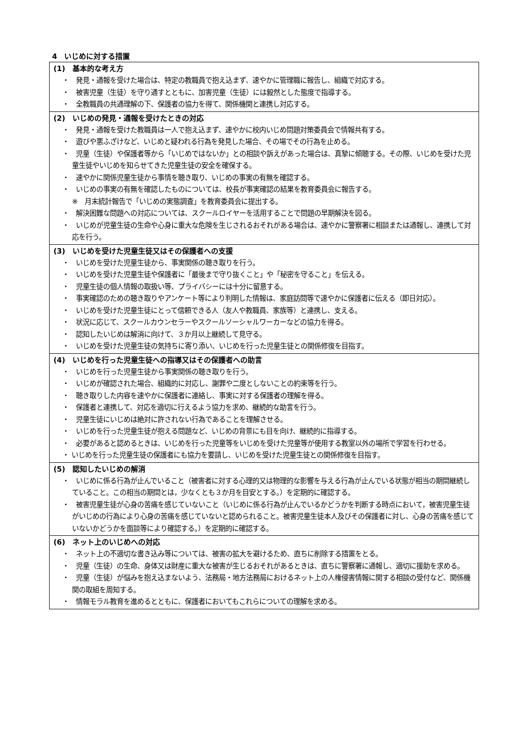4　いじめに対する措置
| (1) 基本的な考え方 ・ 発見・通報を受けた場合は、特定の教職員で抱え込まず、速やかに管理職に報告し、組織で対応する。 ・ 被害児童（生徒）を守り通すとともに、加害児童（生徒）には毅然とした態度で指導する。 ・ 全教職員の共通理解の下、保護者の協力を得て、関係機関と連携し対応する。 |
| (2) いじめの発見・通報を受けたときの対応 ・ 発見・通報を受けた教職員は一人で抱え込まず、速やかに校内いじめ問題対策委員会で情報共有する。 ・ 遊びや悪ふざけなど、いじめと疑われる行為を発見した場合、その場でその行為を止める。 ・ 児童（生徒）や保護者等から「いじめではないか」との相談や訴えがあった場合は、真摯に傾聴する。その際、いじめを受けた児童生徒やいじめを知らせてきた児童生徒の安全を確保する。 ・ 速やかに関係児童生徒から事情を聴き取り、いじめの事実の有無を確認する。 ・ いじめの事実の有無を確認したものについては、校長が事実確認の結果を教育委員会に報告する。 ※ 月末統計報告で「いじめの実態調査」を教育委員会に提出する。 ・ 解決困難な問題への対応については、スクールロイヤーを活用することで問題の早期解決を図る。 ・ いじめが児童生徒の生命や心身に重大な危険を生じされるおそれがある場合は、速やかに警察署に相談または通報し、連携して対応を行う。 |
| (3) いじめを受けた児童生徒又はその保護者への支援 ・ いじめを受けた児童生徒から、事実関係の聴き取りを行う。 ・ いじめを受けた児童生徒や保護者に「最後まで守り抜くこと」や「秘密を守ること」を伝える。 ・ 児童生徒の個人情報の取扱い等、プライバシーには十分に留意する。 ・ 事実確認のための聴き取りやアンケート等により判明した情報は、家庭訪問等で速やかに保護者に伝える（即日対応）。 ・ いじめを受けた児童生徒にとって信頼できる人（友人や教職員、家族等）と連携し、支える。 ・ 状況に応じて、スクールカウンセラーやスクールソーシャルワーカーなどの協力を得る。 ・ 認知したいじめは解消に向けて、３か月以上継続して見守る。 ・ いじめを受けた児童生徒の気持ちに寄り添い、いじめを行った児童生徒との関係修復を目指す。 |
| (4) いじめを行った児童生徒への指導又はその保護者への助言 ・ いじめを行った児童生徒から事実関係の聴き取りを行う。 ・ いじめが確認された場合、組織的に対応し、謝罪や二度としないことの約束等を行う。 ・ 聴き取りした内容を速やかに保護者に連絡し、事実に対する保護者の理解を得る。 ・ 保護者と連携して、対応を適切に行えるよう協力を求め、継続的な助言を行う。 ・ 児童生徒にいじめは絶対に許されない行為であることを理解させる。 ・ いじめを行った児童生徒が抱える問題など、いじめの背景にも目を向け、継続的に指導する。 ・ 必要があると認めるときは、いじめを行った児童等をいじめを受けた児童等が使用する教室以外の場所で学習を行わせる。 ・ いじめを行った児童生徒の保護者にも協力を要請し、いじめを受けた児童生徒との関係修復を目指す。 |
| (5) 認知したいじめの解消 ・ いじめに係る行為が止んでいること（被害者に対する心理的又は物理的な影響を与える行為が止んでいる状態が相当の期間継続していること。この相当の期間とは，少なくとも３か月を目安とする。）を定期的に確認する。 ・ 被害児童生徒が心身の苦痛を感じていないこと（いじめに係る行為が止んでいるかどうかを判断する時点において，被害児童生徒がいじめの行為により心身の苦痛を感じていないと認められること。被害児童生徒本人及びその保護者に対し、心身の苦痛を感じていないかどうかを面談等により確認する。）を定期的に確認する。 |
| (6) ネット上のいじめへの対応 ・ ネット上の不適切な書き込み等については、被害の拡大を避けるため、直ちに削除する措置をとる。 ・ 児童（生徒）の生命、身体又は財産に重大な被害が生じるおそれがあるときは、直ちに警察署に通報し、適切に援助を求める。 ・ 児童（生徒）が悩みを抱え込まないよう、法務局・地方法務局におけるネット上の人権侵害情報に関する相談の受付など、関係機関の取組を周知する。 ・ 情報モラル教育を進めるとともに、保護者においてもこれらについての理解を求める。 |